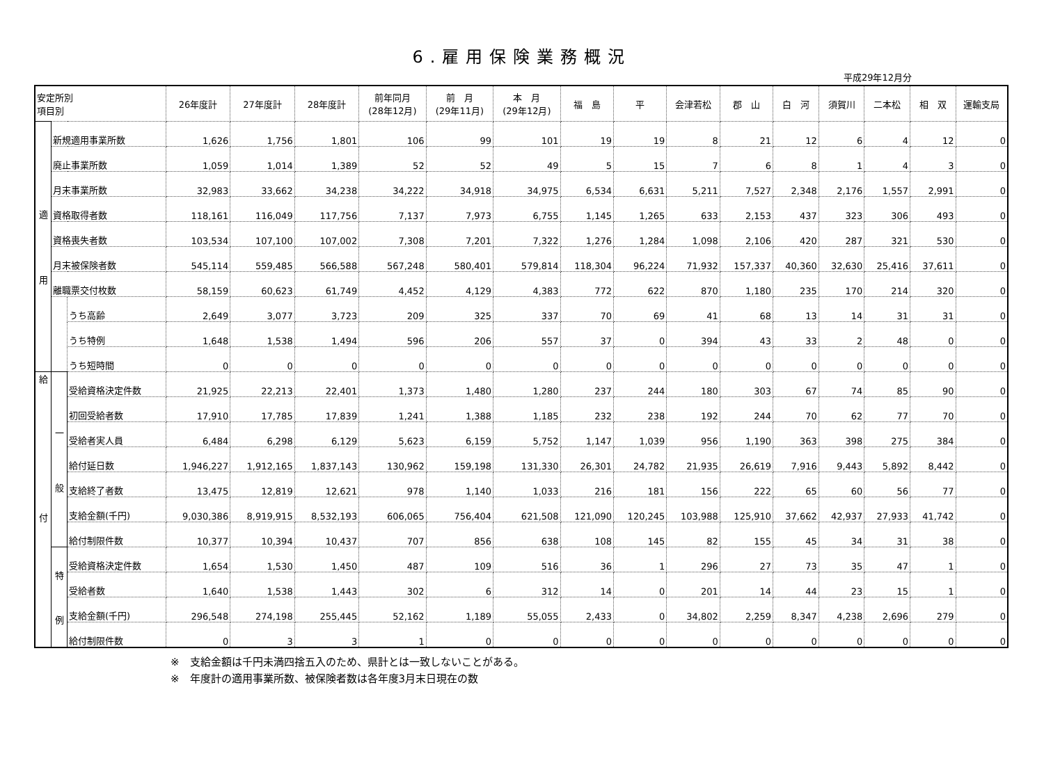6.雇用保険業務概況
平成29年12月分
| 安定所別 項目別 | | | 26年度計 | 27年度計 | 28年度計 | 前年同月 (28年12月) | 前 月 (29年11月) | 本 月 (29年12月) | 福 島 | 平 | 会津若松 | 郡 山 | 白 河 | 須賀川 | 二本松 | 相 双 | 運輸支局 |
| --- | --- | --- | --- | --- | --- | --- | --- | --- | --- | --- | --- | --- | --- | --- | --- | --- | --- |
| 適 用 | 新規適用事業所数 | | 1,626 | 1,756 | 1,801 | 106 | 99 | 101 | 19 | 19 | 8 | 21 | 12 | 6 | 4 | 12 | 0 |
| | 廃止事業所数 | | 1,059 | 1,014 | 1,389 | 52 | 52 | 49 | 5 | 15 | 7 | 6 | 8 | 1 | 4 | 3 | 0 |
| | 月末事業所数 | | 32,983 | 33,662 | 34,238 | 34,222 | 34,918 | 34,975 | 6,534 | 6,631 | 5,211 | 7,527 | 2,348 | 2,176 | 1,557 | 2,991 | 0 |
| | 資格取得者数 | | 118,161 | 116,049 | 117,756 | 7,137 | 7,973 | 6,755 | 1,145 | 1,265 | 633 | 2,153 | 437 | 323 | 306 | 493 | 0 |
| | 資格喪失者数 | | 103,534 | 107,100 | 107,002 | 7,308 | 7,201 | 7,322 | 1,276 | 1,284 | 1,098 | 2,106 | 420 | 287 | 321 | 530 | 0 |
| | 月末被保険者数 | | 545,114 | 559,485 | 566,588 | 567,248 | 580,401 | 579,814 | 118,304 | 96,224 | 71,932 | 157,337 | 40,360 | 32,630 | 25,416 | 37,611 | 0 |
| | 離職票交付枚数 | | 58,159 | 60,623 | 61,749 | 4,452 | 4,129 | 4,383 | 772 | 622 | 870 | 1,180 | 235 | 170 | 214 | 320 | 0 |
| | | うち高齢 | 2,649 | 3,077 | 3,723 | 209 | 325 | 337 | 70 | 69 | 41 | 68 | 13 | 14 | 31 | 31 | 0 |
| | | うち特例 | 1,648 | 1,538 | 1,494 | 596 | 206 | 557 | 37 | 0 | 394 | 43 | 33 | 2 | 48 | 0 | 0 |
| | | うち短時間 | 0 | 0 | 0 | 0 | 0 | 0 | 0 | 0 | 0 | 0 | 0 | 0 | 0 | 0 | 0 |
| 給 付 | 一 般 | 受給資格決定件数 | 21,925 | 22,213 | 22,401 | 1,373 | 1,480 | 1,280 | 237 | 244 | 180 | 303 | 67 | 74 | 85 | 90 | 0 |
| | | 初回受給者数 | 17,910 | 17,785 | 17,839 | 1,241 | 1,388 | 1,185 | 232 | 238 | 192 | 244 | 70 | 62 | 77 | 70 | 0 |
| | | 受給者実人員 | 6,484 | 6,298 | 6,129 | 5,623 | 6,159 | 5,752 | 1,147 | 1,039 | 956 | 1,190 | 363 | 398 | 275 | 384 | 0 |
| | | 給付延日数 | 1,946,227 | 1,912,165 | 1,837,143 | 130,962 | 159,198 | 131,330 | 26,301 | 24,782 | 21,935 | 26,619 | 7,916 | 9,443 | 5,892 | 8,442 | 0 |
| | | 支給終了者数 | 13,475 | 12,819 | 12,621 | 978 | 1,140 | 1,033 | 216 | 181 | 156 | 222 | 65 | 60 | 56 | 77 | 0 |
| | | 支給金額(千円) | 9,030,386 | 8,919,915 | 8,532,193 | 606,065 | 756,404 | 621,508 | 121,090 | 120,245 | 103,988 | 125,910 | 37,662 | 42,937 | 27,933 | 41,742 | 0 |
| | | 給付制限件数 | 10,377 | 10,394 | 10,437 | 707 | 856 | 638 | 108 | 145 | 82 | 155 | 45 | 34 | 31 | 38 | 0 |
| | 特 例 | 受給資格決定件数 | 1,654 | 1,530 | 1,450 | 487 | 109 | 516 | 36 | 1 | 296 | 27 | 73 | 35 | 47 | 1 | 0 |
| | | 受給者数 | 1,640 | 1,538 | 1,443 | 302 | 6 | 312 | 14 | 0 | 201 | 14 | 44 | 23 | 15 | 1 | 0 |
| | | 支給金額(千円) | 296,548 | 274,198 | 255,445 | 52,162 | 1,189 | 55,055 | 2,433 | 0 | 34,802 | 2,259 | 8,347 | 4,238 | 2,696 | 279 | 0 |
| | | 給付制限件数 | 0 | 3 | 3 | 1 | 0 | 0 | 0 | 0 | 0 | 0 | 0 | 0 | 0 | 0 | 0 |
※　支給金額は千円未満四捨五入のため、県計とは一致しないことがある。
※　年度計の適用事業所数、被保険者数は各年度3月末日現在の数